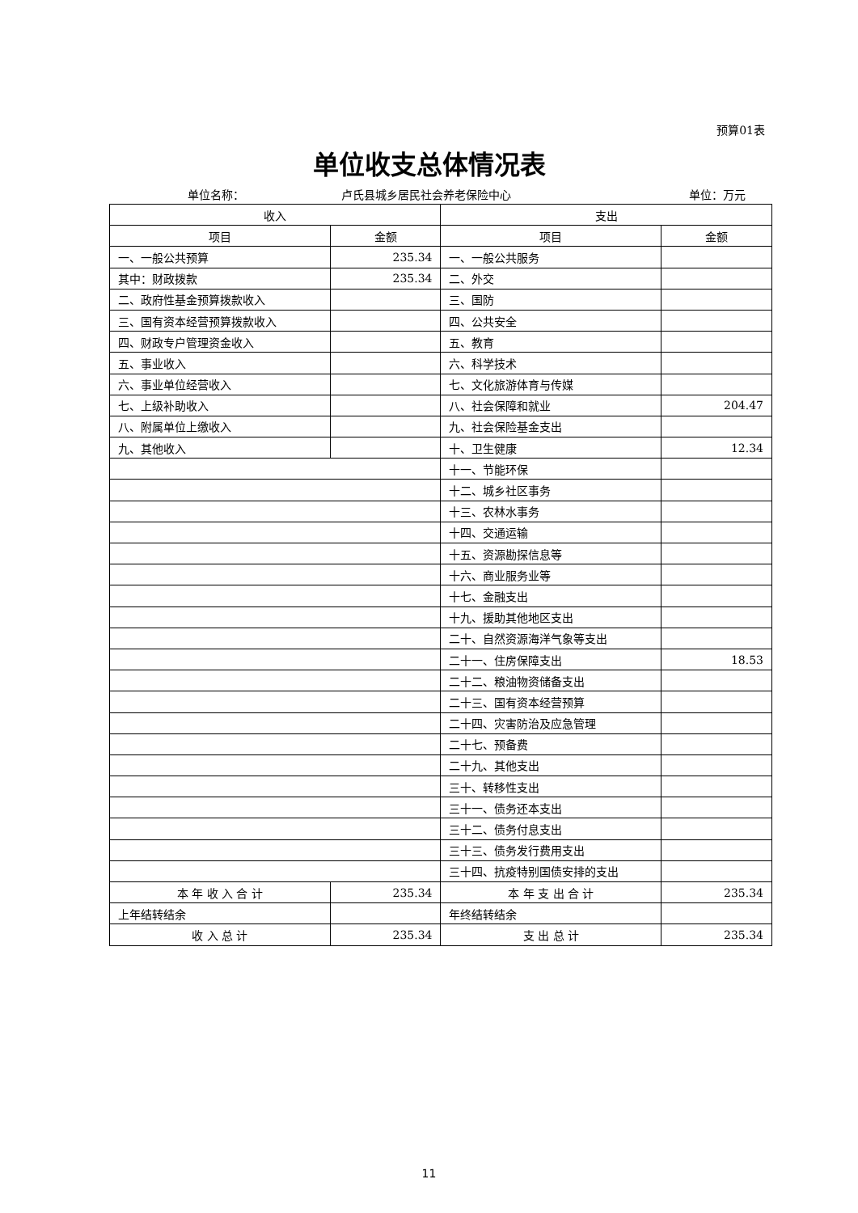预算01表
单位收支总体情况表
单位名称： 卢氏县城乡居民社会养老保险中心 单位：万元
| 收入 | | 支出 | |
| 项目 | 金额 | 项目 | 金额 |
| 一、一般公共预算 | 235.34 | 一、一般公共服务 | |
| 其中：财政拨款 | 235.34 | 二、外交 | |
| 二、政府性基金预算拨款收入 | | 三、国防 | |
| 三、国有资本经营预算拨款收入 | | 四、公共安全 | |
| 四、财政专户管理资金收入 | | 五、教育 | |
| 五、事业收入 | | 六、科学技术 | |
| 六、事业单位经营收入 | | 七、文化旅游体育与传媒 | |
| 七、上级补助收入 | | 八、社会保障和就业 | 204.47 |
| 八、附属单位上缴收入 | | 九、社会保险基金支出 | |
| 九、其他收入 | | 十、卫生健康 | 12.34 |
| | | 十一、节能环保 | |
| | | 十二、城乡社区事务 | |
| | | 十三、农林水事务 | |
| | | 十四、交通运输 | |
| | | 十五、资源勘探信息等 | |
| | | 十六、商业服务业等 | |
| | | 十七、金融支出 | |
| | | 十九、援助其他地区支出 | |
| | | 二十、自然资源海洋气象等支出 | |
| | | 二十一、住房保障支出 | 18.53 |
| | | 二十二、粮油物资储备支出 | |
| | | 二十三、国有资本经营预算 | |
| | | 二十四、灾害防治及应急管理 | |
| | | 二十七、预备费 | |
| | | 二十九、其他支出 | |
| | | 三十、转移性支出 | |
| | | 三十一、债务还本支出 | |
| | | 三十二、债务付息支出 | |
| | | 三十三、债务发行费用支出 | |
| | | 三十四、抗疫特别国债安排的支出 | |
| 本 年 收 入 合 计 | 235.34 | 本 年 支 出 合 计 | 235.34 |
| 上年结转结余 | | 年终结转结余 | |
| 收 入 总 计 | 235.34 | 支 出 总 计 | 235.34 |
11